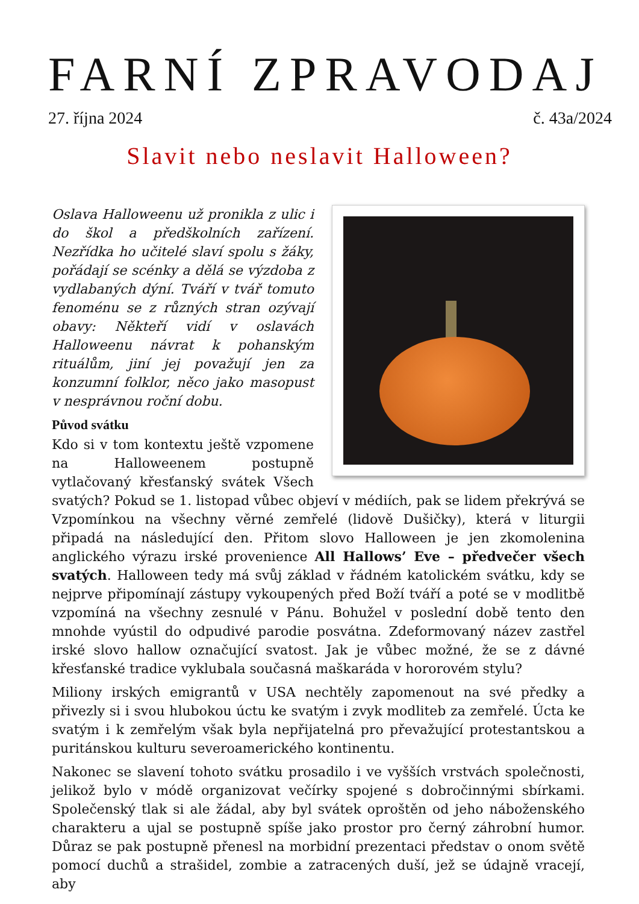FARNÍ ZPRAVODAJ
27. října 2024 č. 43a/2024
Slavit nebo neslavit Halloween?
Oslava Halloweenu už pronikla z ulic i do škol a předškolních zařízení. Nezřídka ho učitelé slaví spolu s žáky, pořádají se scénky a dělá se výzdoba z vydlabaných dýní. Tváří v tvář tomuto fenoménu se z různých stran ozývají obavy: Někteří vidí v oslavách Halloweenu návrat k pohanským rituálům, jiní jej považují jen za konzumní folklor, něco jako masopust v nesprávnou roční dobu.
Původ svátku
Kdo si v tom kontextu ještě vzpomene na Halloweenem postupně vytlačovaný křesťanský svátek Všech svatých? Pokud se 1. listopad vůbec objeví v médiích, pak se lidem překrývá se Vzpomínkou na všechny věrné zemřelé (lidově Dušičky), která v liturgii připadá na následující den. Přitom slovo Halloween je jen zkomolenina anglického výrazu irské provenience All Hallows’ Eve – předvečer všech svatých. Halloween tedy má svůj základ v řádném katolickém svátku, kdy se nejprve připomínají zástupy vykoupených před Boží tváří a poté se v modlitbě vzpomíná na všechny zesnulé v Pánu. Bohužel v poslední době tento den mnohde vyústil do odpudivé parodie posvátna. Zdeformovaný název zastřel irské slovo hallow označující svatost. Jak je vůbec možné, že se z dávné křesťanské tradice vyklubala současná maškaráda v hororovém stylu?
Miliony irských emigrantů v USA nechtěly zapomenout na své předky a přivezly si i svou hlubokou úctu ke svatým i zvyk modliteb za zemřelé. Úcta ke svatým i k zemřelým však byla nepřijatelná pro převažující protestantskou a puritánskou kulturu severoamerického kontinentu.
Nakonec se slavení tohoto svátku prosadilo i ve vyšších vrstvách společnosti, jelikož bylo v módě organizovat večírky spojené s dobročinnými sbírkami. Společenský tlak si ale žádal, aby byl svátek oproštěn od jeho náboženského charakteru a ujal se postupně spíše jako prostor pro černý záhrobní humor. Důraz se pak postupně přenesl na morbidní prezentaci představ o onom světě pomocí duchů a strašidel, zombie a zatracených duší, jež se údajně vracejí, aby